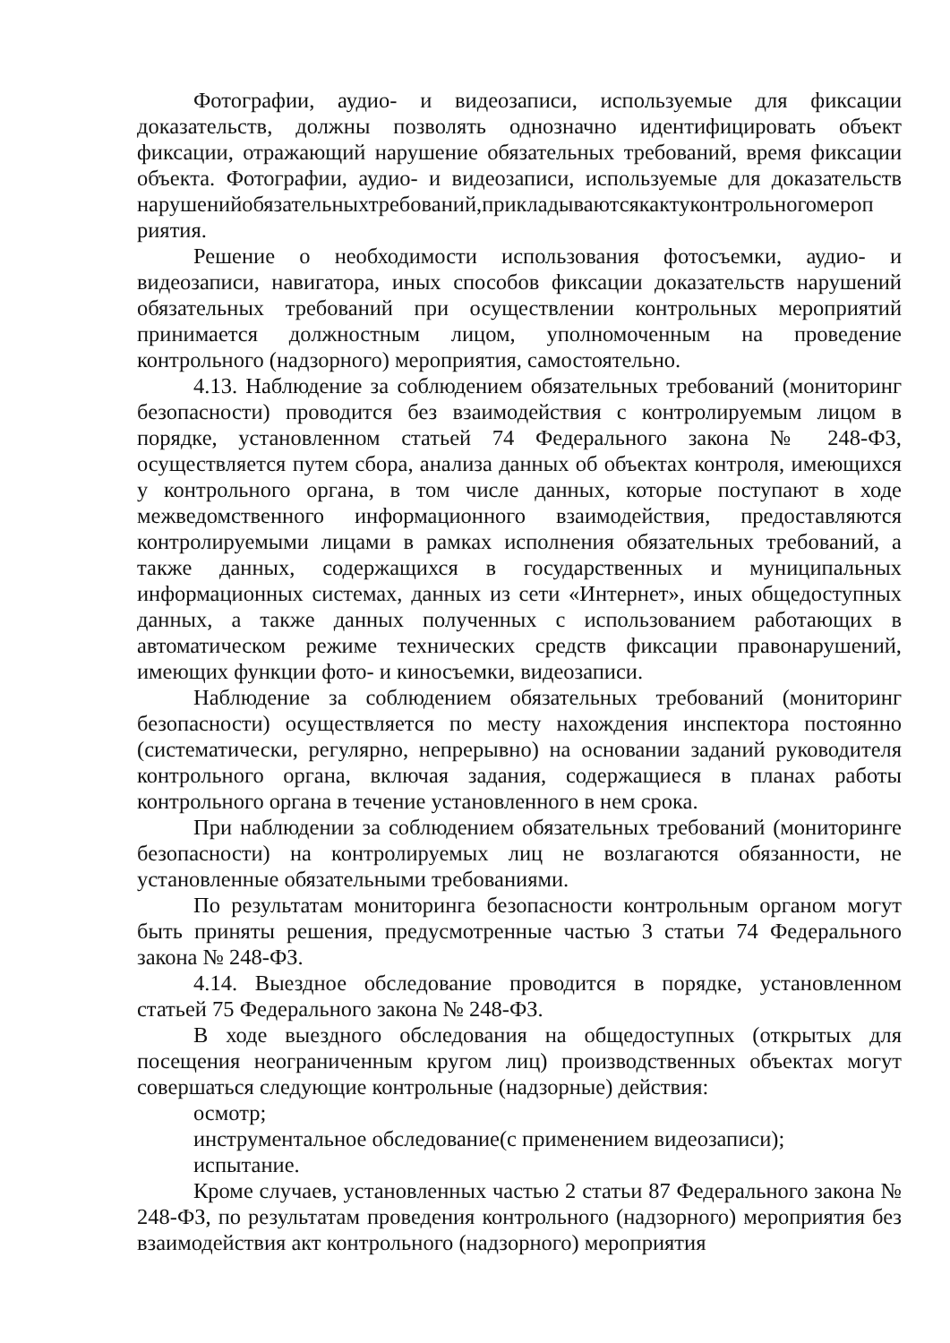Фотографии, аудио- и видеозаписи, используемые для фиксации доказательств, должны позволять однозначно идентифицировать объект фиксации, отражающий нарушение обязательных требований, время фиксации объекта. Фотографии, аудио- и видеозаписи, используемые для доказательств нарушенийобязательныхтребований,прикладываютсякактуконтрольногомероп риятия.
Решение о необходимости использования фотосъемки, аудио- и видеозаписи, навигатора, иных способов фиксации доказательств нарушений обязательных требований при осуществлении контрольных мероприятий принимается должностным лицом, уполномоченным на проведение контрольного (надзорного) мероприятия, самостоятельно.
4.13. Наблюдение за соблюдением обязательных требований (мониторинг безопасности) проводится без взаимодействия с контролируемым лицом в порядке, установленном статьей 74 Федерального закона № 248-ФЗ, осуществляется путем сбора, анализа данных об объектах контроля, имеющихся у контрольного органа, в том числе данных, которые поступают в ходе межведомственного информационного взаимодействия, предоставляются контролируемыми лицами в рамках исполнения обязательных требований, а также данных, содержащихся в государственных и муниципальных информационных системах, данных из сети «Интернет», иных общедоступных данных, а также данных полученных с использованием работающих в автоматическом режиме технических средств фиксации правонарушений, имеющих функции фото- и киносъемки, видеозаписи.
Наблюдение за соблюдением обязательных требований (мониторинг безопасности) осуществляется по месту нахождения инспектора постоянно (систематически, регулярно, непрерывно) на основании заданий руководителя контрольного органа, включая задания, содержащиеся в планах работы контрольного органа в течение установленного в нем срока.
При наблюдении за соблюдением обязательных требований (мониторинге безопасности) на контролируемых лиц не возлагаются обязанности, не установленные обязательными требованиями.
По результатам мониторинга безопасности контрольным органом могут быть приняты решения, предусмотренные частью 3 статьи 74 Федерального закона № 248-ФЗ.
4.14. Выездное обследование проводится в порядке, установленном статьей 75 Федерального закона № 248-ФЗ.
В ходе выездного обследования на общедоступных (открытых для посещения неограниченным кругом лиц) производственных объектах могут совершаться следующие контрольные (надзорные) действия:
осмотр;
инструментальное обследование(с применением видеозаписи);
испытание.
Кроме случаев, установленных частью 2 статьи 87 Федерального закона № 248-ФЗ, по результатам проведения контрольного (надзорного) мероприятия без взаимодействия акт контрольного (надзорного) мероприятия